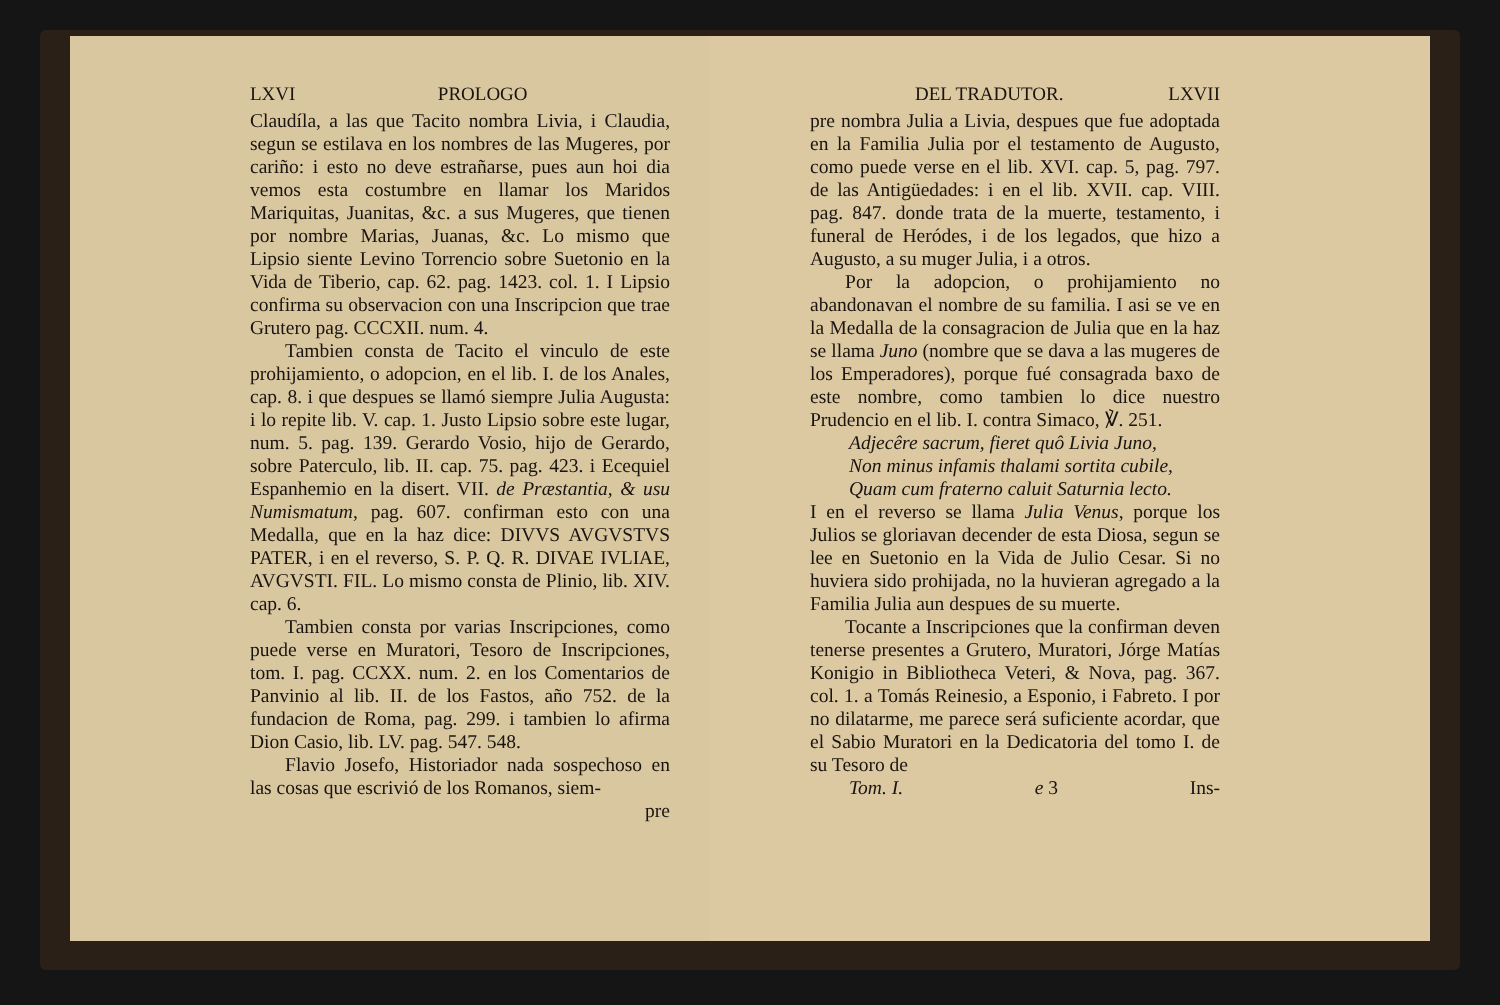LXVI PROLOGO
Claudíla, a las que Tacito nombra Livia, i Claudia, segun se estilava en los nombres de las Mugeres, por cariño: i esto no deve estrañarse, pues aun hoi dia vemos esta costumbre en llamar los Maridos Mariquitas, Juanitas, &c. a sus Mugeres, que tienen por nombre Marias, Juanas, &c. Lo mismo que Lipsio siente Levino Torrencio sobre Suetonio en la Vida de Tiberio, cap. 62. pag. 1423. col. 1. I Lipsio confirma su observacion con una Inscripcion que trae Grutero pag. CCCXII. num. 4.
Tambien consta de Tacito el vinculo de este prohijamiento, o adopcion, en el lib. I. de los Anales, cap. 8. i que despues se llamó siempre Julia Augusta: i lo repite lib. V. cap. 1. Justo Lipsio sobre este lugar, num. 5. pag. 139. Gerardo Vosio, hijo de Gerardo, sobre Paterculo, lib. II. cap. 75. pag. 423. i Ecequiel Espanhemio en la disert. VII. de Præstantia, & usu Numismatum, pag. 607. confirman esto con una Medalla, que en la haz dice: DIVVS AVGVSTVS PATER, i en el reverso, S. P. Q. R. DIVAE IVLIAE, AVGVSTI. FIL. Lo mismo consta de Plinio, lib. XIV. cap. 6.
Tambien consta por varias Inscripciones, como puede verse en Muratori, Tesoro de Inscripciones, tom. I. pag. CCXX. num. 2. en los Comentarios de Panvinio al lib. II. de los Fastos, año 752. de la fundacion de Roma, pag. 299. i tambien lo afirma Dion Casio, lib. LV. pag. 547. 548.
Flavio Josefo, Historiador nada sospechoso en las cosas que escrivió de los Romanos, siem-
pre
DEL TRADUTOR. LXVII
pre nombra Julia a Livia, despues que fue adoptada en la Familia Julia por el testamento de Augusto, como puede verse en el lib. XVI. cap. 5, pag. 797. de las Antigüedades: i en el lib. XVII. cap. VIII. pag. 847. donde trata de la muerte, testamento, i funeral de Heródes, i de los legados, que hizo a Augusto, a su muger Julia, i a otros.
Por la adopcion, o prohijamiento no abandonavan el nombre de su familia. I asi se ve en la Medalla de la consagracion de Julia que en la haz se llama Juno (nombre que se dava a las mugeres de los Emperadores), porque fué consagrada baxo de este nombre, como tambien lo dice nuestro Prudencio en el lib. I. contra Simaco, ℣. 251.
Adjecêre sacrum, fieret quô Livia Juno,
Non minus infamis thalami sortita cubile,
Quam cum fraterno caluit Saturnia lecto.
I en el reverso se llama Julia Venus, porque los Julios se gloriavan decender de esta Diosa, segun se lee en Suetonio en la Vida de Julio Cesar. Si no huviera sido prohijada, no la huvieran agregado a la Familia Julia aun despues de su muerte.
Tocante a Inscripciones que la confirman deven tenerse presentes a Grutero, Muratori, Jórge Matías Konigio in Bibliotheca Veteri, & Nova, pag. 367. col. 1. a Tomás Reinesio, a Esponio, i Fabreto. I por no dilatarme, me parece será suficiente acordar, que el Sabio Muratori en la Dedicatoria del tomo I. de su Tesoro de
Tom. I. e 3 Ins-